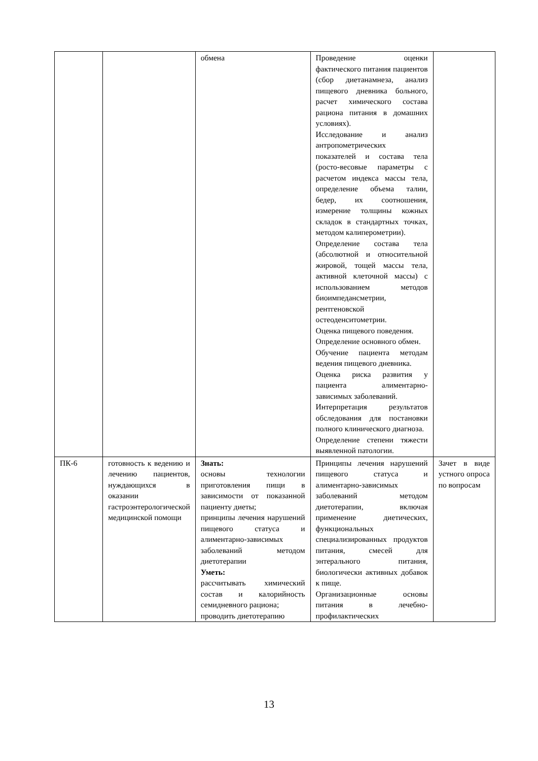| | | обмена | Проведение оценки фактического питания пациентов (сбор диетанамнеза, анализ пищевого дневника больного, расчет химического состава рациона питания в домашних условиях). Исследование и анализ антропометрических показателей и состава тела (росто-весовые параметры с расчетом индекса массы тела, определение объема талии, бедер, их соотношения, измерение толщины кожных складок в стандартных точках, методом калиперометрии). Определение состава тела (абсолютной и относительной жировой, тощей массы тела, активной клеточной массы) с использованием методов биоимпедансметрии, рентгеновской остеоденситометрии. Оценка пищевого поведения. Определение основного обмен. Обучение пациента методам ведения пищевого дневника. Оценка риска развития у пациента алиментарно-зависимых заболеваний. Интерпретация результатов обследования для постановки полного клинического диагноза. Определение степени тяжести выявленной патологии. | |
| ПК-6 | готовность к ведению и лечению пациентов, нуждающихся в оказании гастроэнтерологической медицинской помощи | Знать: основы технологии приготовления пищи в зависимости от показанной пациенту диеты; принципы лечения нарушений пищевого статуса и алиментарно-зависимых заболеваний методом диетотерапии Уметь: рассчитывать химический состав и калорийность семидневного рациона; проводить диетотерапию | Принципы лечения нарушений пищевого статуса и алиментарно-зависимых заболеваний методом диетотерапии, включая применение диетических, функциональных специализированных продуктов питания, смесей для энтерального питания, биологически активных добавок к пище. Организационные основы питания в лечебно-профилактических | Зачет в виде устного опроса по вопросам |
13